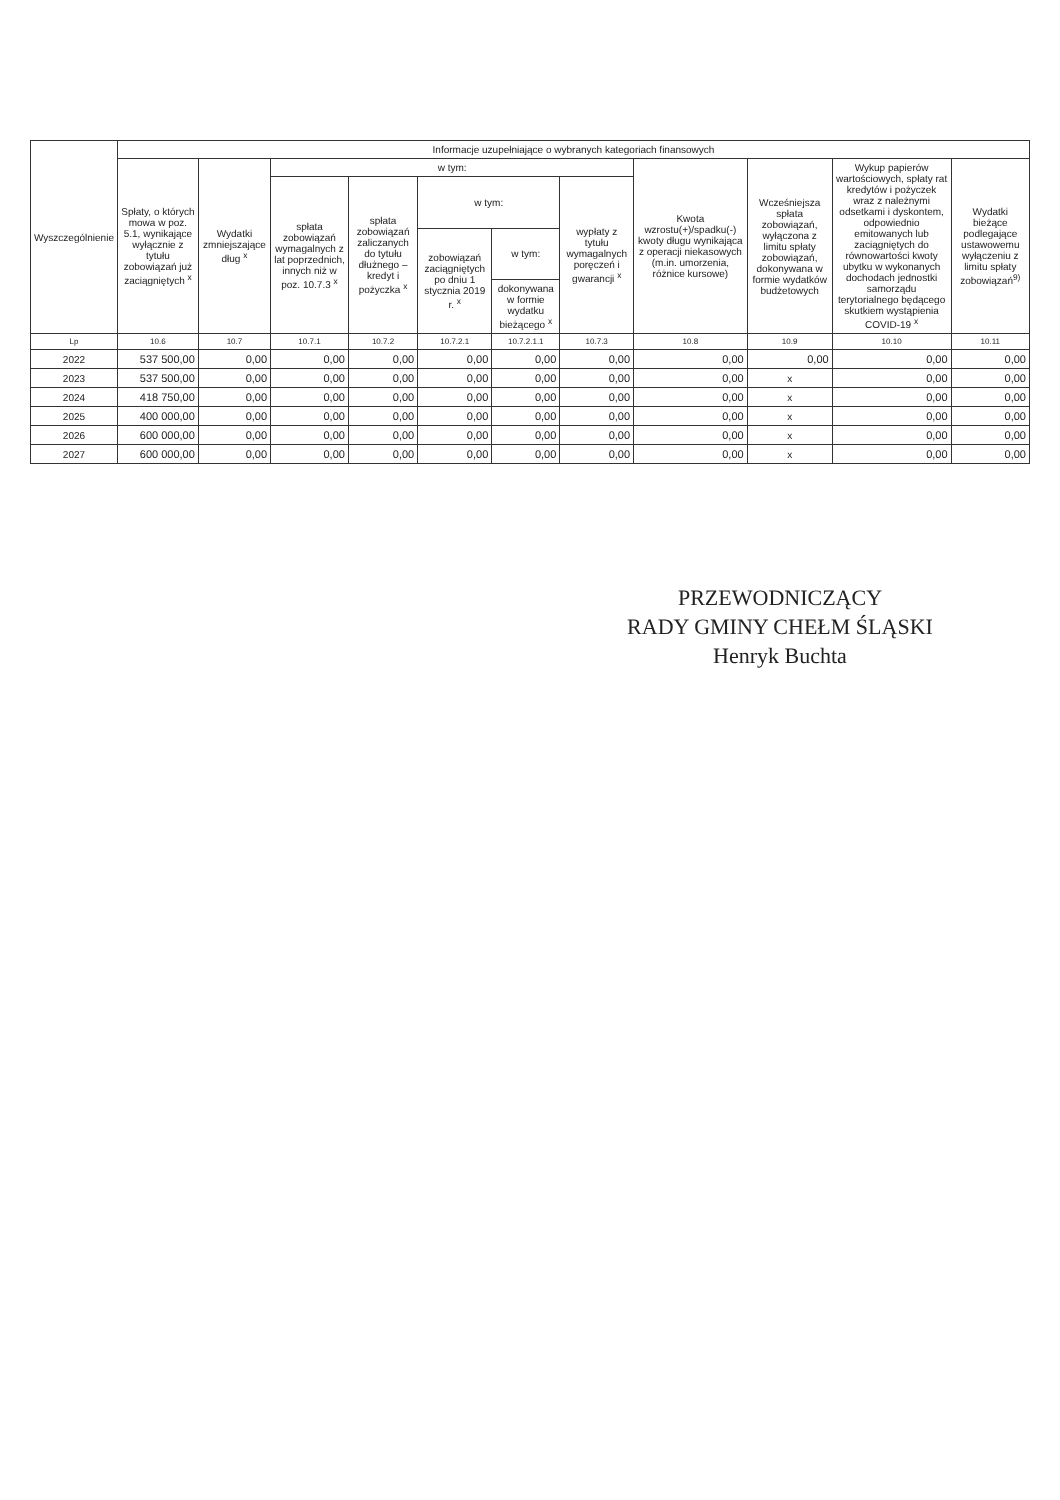| Wyszczególnienie | Informacje uzupełniające o wybranych kategoriach finansowych | | | | | | | | | | |
| --- | --- | --- | --- | --- | --- | --- | --- | --- | --- | --- | --- |
| | Spłaty, o których mowa w poz. 5.1, wynikające wyłącznie z tytułu zobowiązań już zaciągniętych <sup>x</sup> | Wydatki zmniejszające dług <sup>x</sup> | w tym: | | | | | Kwota wzrostu(+)/spadku(-) kwoty długu wynikająca z operacji niekasowych (m.in. umorzenia, różnice kursowe) | Wcześniejsza spłata zobowiązań, wyłączona z limitu spłaty zobowiązań, dokonywana w formie wydatków budżetowych | Wykup papierów wartościowych, spłaty rat kredytów i pożyczek wraz z należnymi odsetkami i dyskontem, odpowiednio emitowanych lub zaciągniętych do równowartości kwoty ubytku w wykonanych dochodach jednostki samorządu terytorialnego będącego skutkiem wystąpienia COVID-19 <sup>x</sup> | Wydatki bieżące podlegające ustawowemu wyłączeniu z limitu spłaty zobowiązań<sup>9)</sup> |
| | | | spłata zobowiązań wymagalnych z lat poprzednich, innych niż w poz. 10.7.3 <sup>x</sup> | spłata zobowiązań zaliczanych do tytułu dłużnego – kredyt i pożyczka <sup>x</sup> | w tym: | | wypłaty z tytułu wymagalnych poręczeń i gwarancji <sup>x</sup> | | | | |
| | | | | | zobowiązań zaciągniętych po dniu 1 stycznia 2019 r. <sup>x</sup> | w tym: | | | | | |
| | | | | | | dokonywana w formie wydatku bieżącego <sup>x</sup> | | | | | |
| Lp | 10.6 | 10.7 | 10.7.1 | 10.7.2 | 10.7.2.1 | 10.7.2.1.1 | 10.7.3 | 10.8 | 10.9 | 10.10 | 10.11 |
| 2022 | 537 500,00 | 0,00 | 0,00 | 0,00 | 0,00 | 0,00 | 0,00 | 0,00 | 0,00 | 0,00 | 0,00 |
| 2023 | 537 500,00 | 0,00 | 0,00 | 0,00 | 0,00 | 0,00 | 0,00 | 0,00 | x | 0,00 | 0,00 |
| 2024 | 418 750,00 | 0,00 | 0,00 | 0,00 | 0,00 | 0,00 | 0,00 | 0,00 | x | 0,00 | 0,00 |
| 2025 | 400 000,00 | 0,00 | 0,00 | 0,00 | 0,00 | 0,00 | 0,00 | 0,00 | x | 0,00 | 0,00 |
| 2026 | 600 000,00 | 0,00 | 0,00 | 0,00 | 0,00 | 0,00 | 0,00 | 0,00 | x | 0,00 | 0,00 |
| 2027 | 600 000,00 | 0,00 | 0,00 | 0,00 | 0,00 | 0,00 | 0,00 | 0,00 | x | 0,00 | 0,00 |
PRZEWODNICZĄCY
RADY GMINY CHEŁM ŚLĄSKI
Henryk Buchta